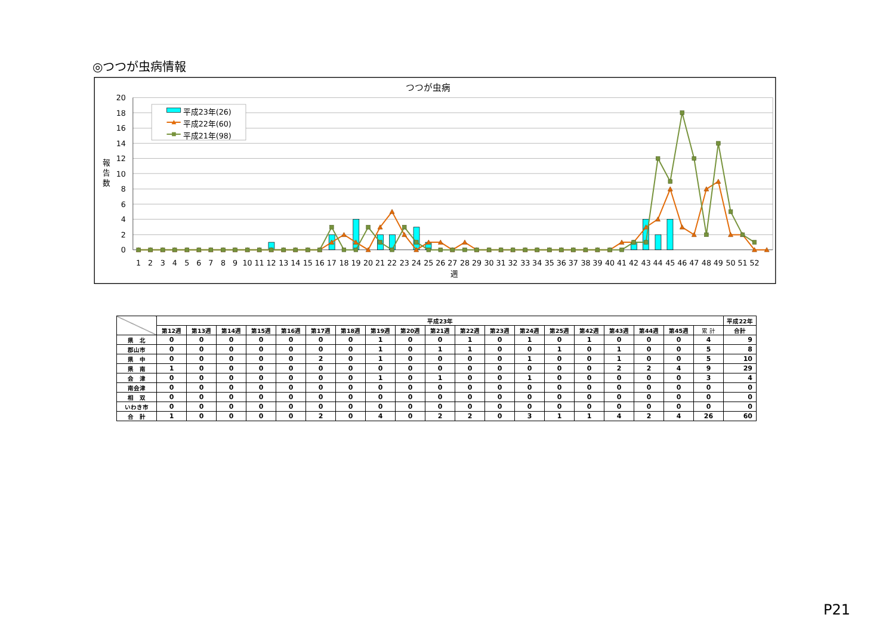◎つつが虫病情報
つつが虫病
20
18
16
14
12
10
8
6
4
2
0
報
告
数
平成23年(26)
平成22年(60)
平成21年(98)
1
2
3
4
5
6
7
8
9
10
11
12
13
14
15
16
17
18
19
20
21
22
23
24
25
26
27
28
29
30
31
32
33
34
35
36
37
38
39
40
41
42
43
44
45
46
47
48
49
50
51
52
週
| | 平成23年 | | | | | | | | | | | | | | | | | | | 平成22年 |
| --- | --- | --- | --- | --- | --- | --- | --- | --- | --- | --- | --- | --- | --- | --- | --- | --- | --- | --- | --- | --- |
| | 第12週 | 第13週 | 第14週 | 第15週 | 第16週 | 第17週 | 第18週 | 第19週 | 第20週 | 第21週 | 第22週 | 第23週 | 第24週 | 第25週 | 第42週 | 第43週 | 第44週 | 第45週 | 累 計 | 合計 |
| 県 北 | 0 | 0 | 0 | 0 | 0 | 0 | 0 | 1 | 0 | 0 | 1 | 0 | 1 | 0 | 1 | 0 | 0 | 0 | 4 | 9 |
| 郡山市 | 0 | 0 | 0 | 0 | 0 | 0 | 0 | 1 | 0 | 1 | 1 | 0 | 0 | 1 | 0 | 1 | 0 | 0 | 5 | 8 |
| 県 中 | 0 | 0 | 0 | 0 | 0 | 2 | 0 | 1 | 0 | 0 | 0 | 0 | 1 | 0 | 0 | 1 | 0 | 0 | 5 | 10 |
| 県 南 | 1 | 0 | 0 | 0 | 0 | 0 | 0 | 0 | 0 | 0 | 0 | 0 | 0 | 0 | 0 | 2 | 2 | 4 | 9 | 29 |
| 会 津 | 0 | 0 | 0 | 0 | 0 | 0 | 0 | 1 | 0 | 1 | 0 | 0 | 1 | 0 | 0 | 0 | 0 | 0 | 3 | 4 |
| 南会津 | 0 | 0 | 0 | 0 | 0 | 0 | 0 | 0 | 0 | 0 | 0 | 0 | 0 | 0 | 0 | 0 | 0 | 0 | 0 | 0 |
| 相 双 | 0 | 0 | 0 | 0 | 0 | 0 | 0 | 0 | 0 | 0 | 0 | 0 | 0 | 0 | 0 | 0 | 0 | 0 | 0 | 0 |
| いわき市 | 0 | 0 | 0 | 0 | 0 | 0 | 0 | 0 | 0 | 0 | 0 | 0 | 0 | 0 | 0 | 0 | 0 | 0 | 0 | 0 |
| 合 計 | 1 | 0 | 0 | 0 | 0 | 2 | 0 | 4 | 0 | 2 | 2 | 0 | 3 | 1 | 1 | 4 | 2 | 4 | 26 | 60 |
P21